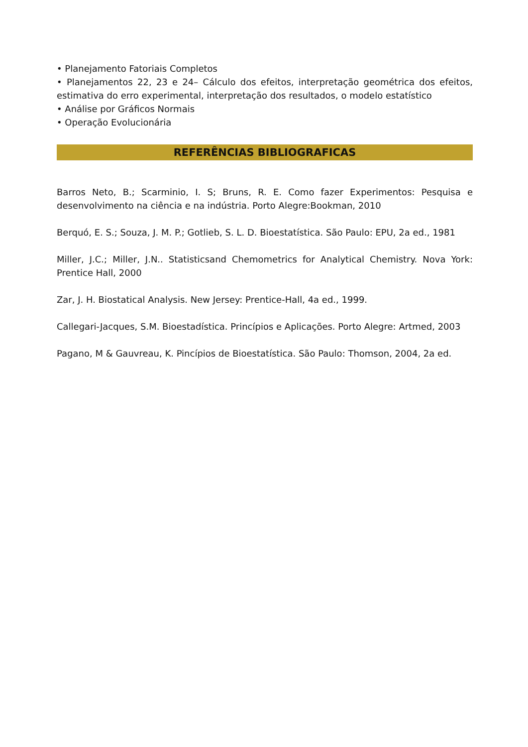• Planejamento Fatoriais Completos
• Planejamentos 22, 23 e 24– Cálculo dos efeitos, interpretação geométrica dos efeitos, estimativa do erro experimental, interpretação dos resultados, o modelo estatístico
• Análise por Gráficos Normais
• Operação Evolucionária
REFERÊNCIAS BIBLIOGRAFICAS
Barros Neto, B.; Scarminio, I. S; Bruns, R. E. Como fazer Experimentos: Pesquisa e desenvolvimento na ciência e na indústria. Porto Alegre:Bookman, 2010
Berquó, E. S.; Souza, J. M. P.; Gotlieb, S. L. D. Bioestatística. São Paulo: EPU, 2a ed., 1981
Miller, J.C.; Miller, J.N.. Statisticsand Chemometrics for Analytical Chemistry. Nova York: Prentice Hall, 2000
Zar, J. H. Biostatical Analysis. New Jersey: Prentice-Hall, 4a ed., 1999.
Callegari-Jacques, S.M. Bioestadística. Princípios e Aplicações. Porto Alegre: Artmed, 2003
Pagano, M & Gauvreau, K. Pincípios de Bioestatística. São Paulo: Thomson, 2004, 2a ed.